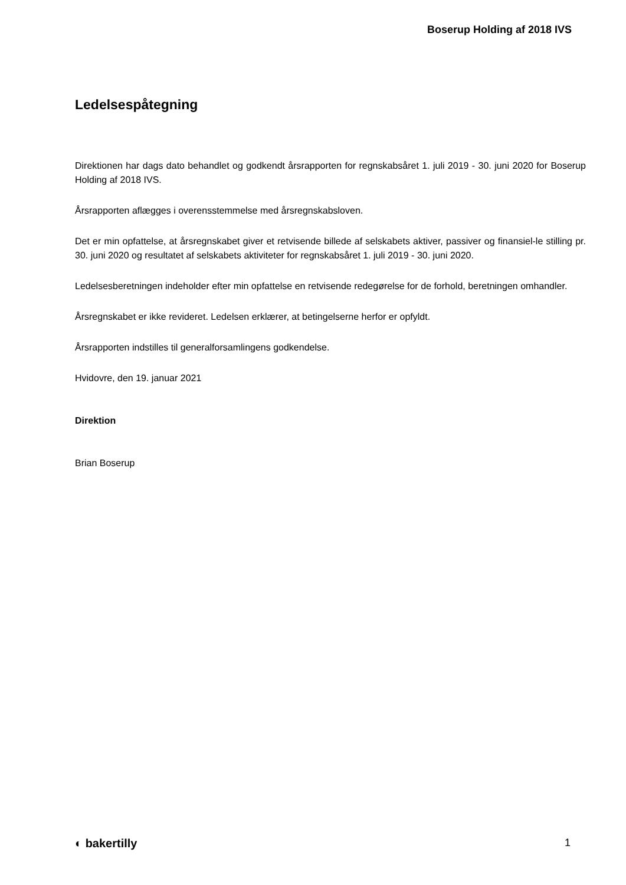Boserup Holding af 2018 IVS
Ledelsespåtegning
Direktionen har dags dato behandlet og godkendt årsrapporten for regnskabsåret 1. juli 2019 - 30. juni 2020 for Boserup Holding af 2018 IVS.
Årsrapporten aflægges i overensstemmelse med årsregnskabsloven.
Det er min opfattelse, at årsregnskabet giver et retvisende billede af selskabets aktiver, passiver og finansiel-le stilling pr. 30. juni 2020 og resultatet af selskabets aktiviteter for regnskabsåret 1. juli 2019 - 30. juni 2020.
Ledelsesberetningen indeholder efter min opfattelse en retvisende redegørelse for de forhold, beretningen omhandler.
Årsregnskabet er ikke revideret. Ledelsen erklærer, at betingelserne herfor er opfyldt.
Årsrapporten indstilles til generalforsamlingens godkendelse.
Hvidovre, den 19. januar 2021
Direktion
Brian Boserup
◐ bakertilly 1